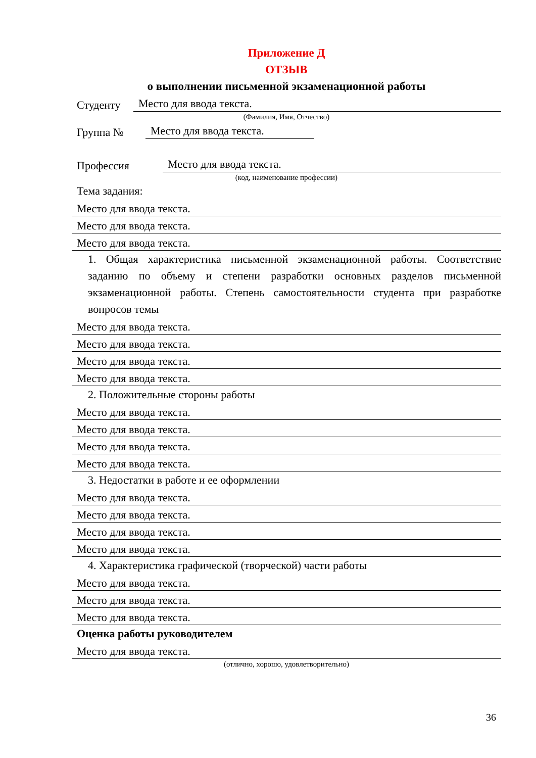Приложение Д
ОТЗЫВ
о выполнении письменной экзаменационной работы
Студенту Место для ввода текста.
(Фамилия, Имя, Отчество)
Группа № Место для ввода текста.
Профессия Место для ввода текста.
(код, наименование профессии)
Тема задания:
Место для ввода текста.
Место для ввода текста.
Место для ввода текста.
1. Общая характеристика письменной экзаменационной работы. Соответствие заданию по объему и степени разработки основных разделов письменной экзаменационной работы. Степень самостоятельности студента при разработке вопросов темы
Место для ввода текста.
Место для ввода текста.
Место для ввода текста.
Место для ввода текста.
2. Положительные стороны работы
Место для ввода текста.
Место для ввода текста.
Место для ввода текста.
Место для ввода текста.
3. Недостатки в работе и ее оформлении
Место для ввода текста.
Место для ввода текста.
Место для ввода текста.
Место для ввода текста.
4. Характеристика графической (творческой) части работы
Место для ввода текста.
Место для ввода текста.
Место для ввода текста.
Оценка работы руководителем
Место для ввода текста.
(отлично, хорошо, удовлетворительно)
36